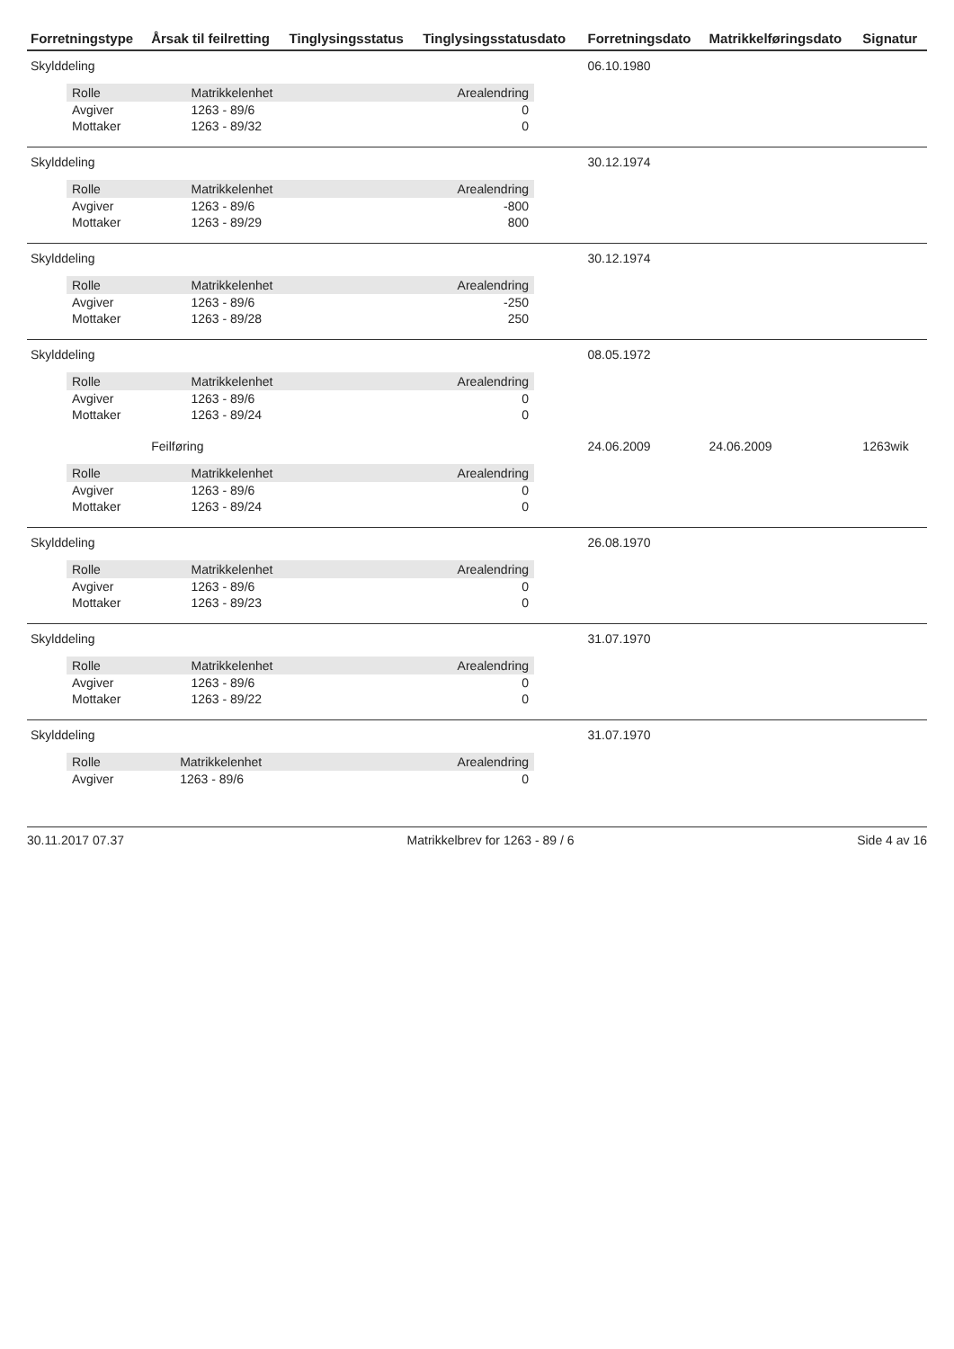| Forretningstype | Årsak til feilretting | Tinglysingsstatus | Tinglysingsstatusdato | Forretningsdato | Matrikkelføringsdato | Signatur |
| --- | --- | --- | --- | --- | --- | --- |
| Skylddeling | | | | 06.10.1980 | | |
| / Rolle / Matrikkelenhet / Arealendring / / --- / --- / --- / / Avgiver / 1263 - 89/6 / 0 / / Mottaker / 1263 - 89/32 / 0 / | | | | | | |
| Skylddeling | | | | 30.12.1974 | | |
| / Rolle / Matrikkelenhet / Arealendring / / --- / --- / --- / / Avgiver / 1263 - 89/6 / -800 / / Mottaker / 1263 - 89/29 / 800 / | | | | | | |
| Skylddeling | | | | 30.12.1974 | | |
| / Rolle / Matrikkelenhet / Arealendring / / --- / --- / --- / / Avgiver / 1263 - 89/6 / -250 / / Mottaker / 1263 - 89/28 / 250 / | | | | | | |
| Skylddeling | | | | 08.05.1972 | | |
| / Rolle / Matrikkelenhet / Arealendring / / --- / --- / --- / / Avgiver / 1263 - 89/6 / 0 / / Mottaker / 1263 - 89/24 / 0 / | | | | | | |
| | Feilføring | | | 24.06.2009 | 24.06.2009 | 1263wik |
| / Rolle / Matrikkelenhet / Arealendring / / --- / --- / --- / / Avgiver / 1263 - 89/6 / 0 / / Mottaker / 1263 - 89/24 / 0 / | | | | | | |
| Skylddeling | | | | 26.08.1970 | | |
| / Rolle / Matrikkelenhet / Arealendring / / --- / --- / --- / / Avgiver / 1263 - 89/6 / 0 / / Mottaker / 1263 - 89/23 / 0 / | | | | | | |
| Skylddeling | | | | 31.07.1970 | | |
| / Rolle / Matrikkelenhet / Arealendring / / --- / --- / --- / / Avgiver / 1263 - 89/6 / 0 / / Mottaker / 1263 - 89/22 / 0 / | | | | | | |
| Skylddeling | | | | 31.07.1970 | | |
| / Rolle / Matrikkelenhet / Arealendring / / --- / --- / --- / / Avgiver / 1263 - 89/6 / 0 / | | | | | | |
30.11.2017 07.37 Matrikkelbrev for 1263 - 89 / 6 Side 4 av 16